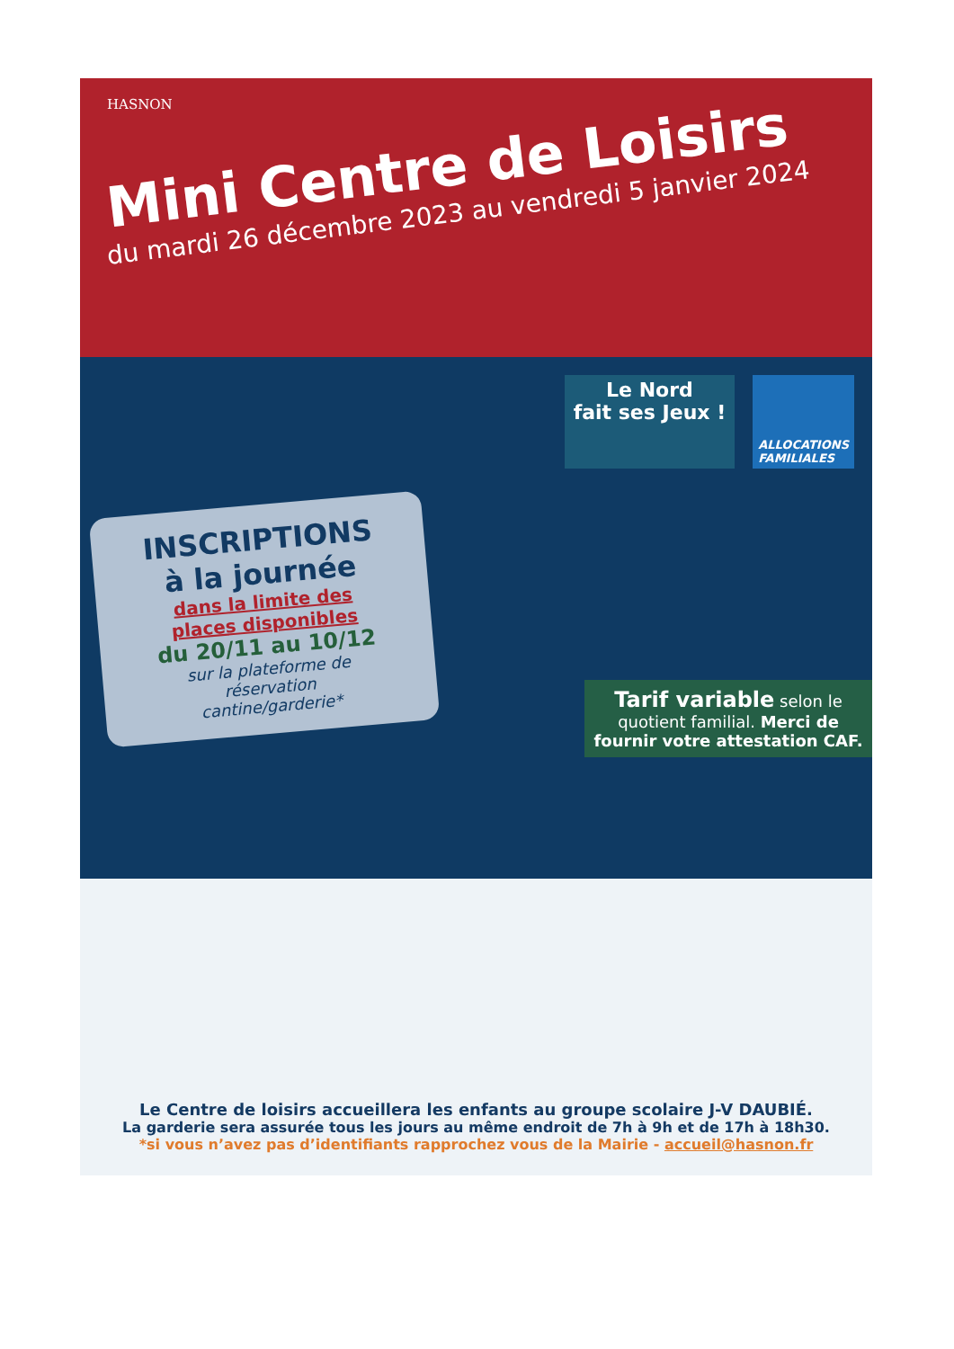HASNON
Mini Centre de Loisirs
du mardi 26 décembre 2023 au vendredi 5 janvier 2024
Le Nord
fait ses Jeux !
ALLOCATIONS
FAMILIALES
INSCRIPTIONS
à la journée
dans la limite des
places disponibles
du 20/11 au 10/12
sur la plateforme de
réservation
cantine/garderie*
Tarif variable selon le quotient familial. Merci de fournir votre attestation CAF.
Le Centre de loisirs accueillera les enfants au groupe scolaire J-V DAUBIÉ.
La garderie sera assurée tous les jours au même endroit de 7h à 9h et de 17h à 18h30.
*si vous n’avez pas d’identifiants rapprochez vous de la Mairie - accueil@hasnon.fr